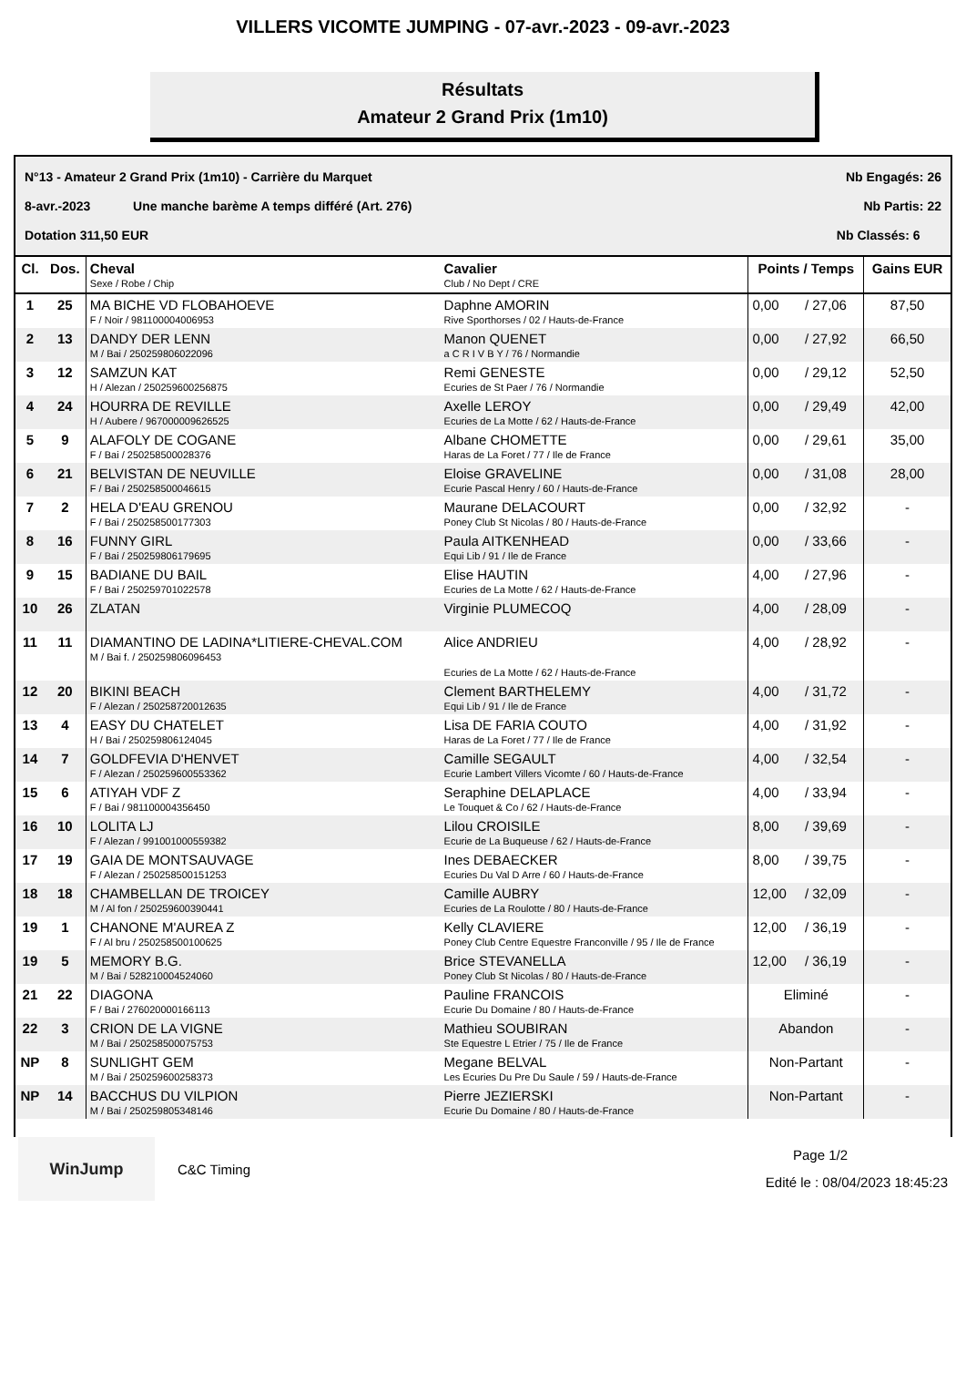VILLERS VICOMTE JUMPING - 07-avr.-2023 - 09-avr.-2023
Résultats
Amateur 2 Grand Prix (1m10)
N°13 - Amateur 2 Grand Prix (1m10) - Carrière du Marquet Nb Engagés: 26
8-avr.-2023 Une manche barème A temps différé (Art. 276) Nb Partis: 22
Dotation 311,50 EUR Nb Classés: 6
| Cl. | Dos. | Cheval Sexe / Robe / Chip | Cavalier Club / No Dept / CRE | Points / Temps | | Gains EUR |
| --- | --- | --- | --- | --- | --- | --- |
| 1 | 25 | MA BICHE VD FLOBAHOEVE F / Noir / 981100004006953 | Daphne AMORIN Rive Sporthorses / 02 / Hauts-de-France | 0,00 | / 27,06 | 87,50 |
| 2 | 13 | DANDY DER LENN M / Bai / 250259806022096 | Manon QUENET a C R I V B Y / 76 / Normandie | 0,00 | / 27,92 | 66,50 |
| 3 | 12 | SAMZUN KAT H / Alezan / 250259600256875 | Remi GENESTE Ecuries de St Paer / 76 / Normandie | 0,00 | / 29,12 | 52,50 |
| 4 | 24 | HOURRA DE REVILLE H / Aubere / 967000009626525 | Axelle LEROY Ecuries de La Motte / 62 / Hauts-de-France | 0,00 | / 29,49 | 42,00 |
| 5 | 9 | ALAFOLY DE COGANE F / Bai / 250258500028376 | Albane CHOMETTE Haras de La Foret / 77 / Ile de France | 0,00 | / 29,61 | 35,00 |
| 6 | 21 | BELVISTAN DE NEUVILLE F / Bai / 250258500046615 | Eloise GRAVELINE Ecurie Pascal Henry / 60 / Hauts-de-France | 0,00 | / 31,08 | 28,00 |
| 7 | 2 | HELA D'EAU GRENOU F / Bai / 250258500177303 | Maurane DELACOURT Poney Club St Nicolas / 80 / Hauts-de-France | 0,00 | / 32,92 | - |
| 8 | 16 | FUNNY GIRL F / Bai / 250259806179695 | Paula AITKENHEAD Equi Lib / 91 / Ile de France | 0,00 | / 33,66 | - |
| 9 | 15 | BADIANE DU BAIL F / Bai / 250259701022578 | Elise HAUTIN Ecuries de La Motte / 62 / Hauts-de-France | 4,00 | / 27,96 | - |
| 10 | 26 | ZLATAN | Virginie PLUMECOQ | 4,00 | / 28,09 | - |
| 11 | 11 | DIAMANTINO DE LADINA*LITIERE-CHEVAL.COM M / Bai f. / 250259806096453 | Alice ANDRIEU Ecuries de La Motte / 62 / Hauts-de-France | 4,00 | / 28,92 | - |
| 12 | 20 | BIKINI BEACH F / Alezan / 250258720012635 | Clement BARTHELEMY Equi Lib / 91 / Ile de France | 4,00 | / 31,72 | - |
| 13 | 4 | EASY DU CHATELET H / Bai / 250259806124045 | Lisa DE FARIA COUTO Haras de La Foret / 77 / Ile de France | 4,00 | / 31,92 | - |
| 14 | 7 | GOLDFEVIA D'HENVET F / Alezan / 250259600553362 | Camille SEGAULT Ecurie Lambert Villers Vicomte / 60 / Hauts-de-France | 4,00 | / 32,54 | - |
| 15 | 6 | ATIYAH VDF Z F / Bai / 981100004356450 | Seraphine DELAPLACE Le Touquet & Co / 62 / Hauts-de-France | 4,00 | / 33,94 | - |
| 16 | 10 | LOLITA LJ F / Alezan / 991001000559382 | Lilou CROISILE Ecurie de La Buqueuse / 62 / Hauts-de-France | 8,00 | / 39,69 | - |
| 17 | 19 | GAIA DE MONTSAUVAGE F / Alezan / 250258500151253 | Ines DEBAECKER Ecuries Du Val D Arre / 60 / Hauts-de-France | 8,00 | / 39,75 | - |
| 18 | 18 | CHAMBELLAN DE TROICEY M / Al fon / 250259600390441 | Camille AUBRY Ecuries de La Roulotte / 80 / Hauts-de-France | 12,00 | / 32,09 | - |
| 19 | 1 | CHANONE M'AUREA Z F / Al bru / 250258500100625 | Kelly CLAVIERE Poney Club Centre Equestre Franconville / 95 / Ile de France | 12,00 | / 36,19 | - |
| 19 | 5 | MEMORY B.G. M / Bai / 528210004524060 | Brice STEVANELLA Poney Club St Nicolas / 80 / Hauts-de-France | 12,00 | / 36,19 | - |
| 21 | 22 | DIAGONA F / Bai / 276020000166113 | Pauline FRANCOIS Ecurie Du Domaine / 80 / Hauts-de-France | Eliminé | | - |
| 22 | 3 | CRION DE LA VIGNE M / Bai / 250258500075753 | Mathieu SOUBIRAN Ste Equestre L Etrier / 75 / Ile de France | Abandon | | - |
| NP | 8 | SUNLIGHT GEM M / Bai / 250259600258373 | Megane BELVAL Les Ecuries Du Pre Du Saule / 59 / Hauts-de-France | Non-Partant | | - |
| NP | 14 | BACCHUS DU VILPION M / Bai / 250259805348146 | Pierre JEZIERSKI Ecurie Du Domaine / 80 / Hauts-de-France | Non-Partant | | - |
WinJump
C&C Timing
Page 1/2
Edité le : 08/04/2023 18:45:23